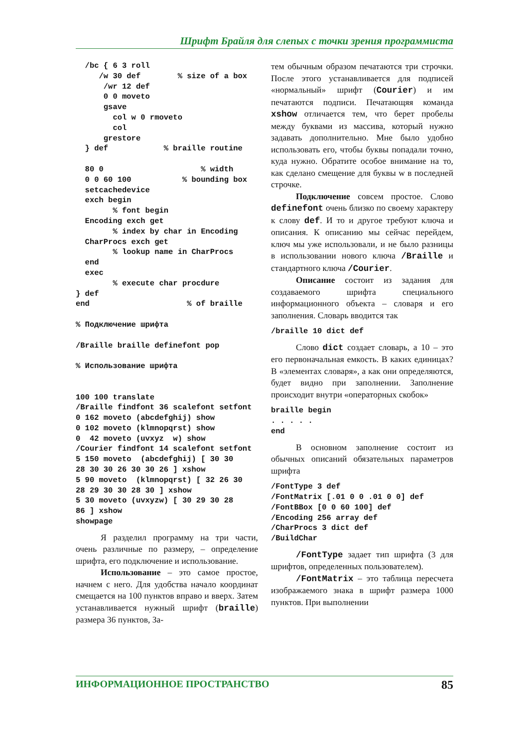Шрифт Брайля для слепых с точки зрения программиста
  /bc { 6 3 roll
     /w 30 def        % size of a box
      /wr 12 def
      0 0 moveto
      gsave
        col w 0 rmoveto
        col
      grestore
  } def            % braille routine

  80 0                     % width
  0 0 60 100           % bounding box
  setcachedevice
  exch begin
        % font begin
  Encoding exch get
        % index by char in Encoding
  CharProcs exch get
        % lookup name in CharProcs
  end
  exec
        % execute char procdure
} def
end                     % of braille

% Подключение шрифта

/Braille braille definefont pop

% Использование шрифта


100 100 translate
/Braille findfont 36 scalefont setfont
0 162 moveto (abcdefghij) show
0 102 moveto (klmnopqrst) show
0  42 moveto (uvxyz  w) show
/Courier findfont 14 scalefont setfont
5 150 moveto  (abcdefghij) [ 30 30
28 30 30 26 30 30 26 ] xshow
5 90 moveto  (klmnopqrst) [ 32 26 30
28 29 30 30 28 30 ] xshow
5 30 moveto (uvxyzw) [ 30 29 30 28
86 ] xshow
showpage
Я разделил программу на три части, очень различные по размеру, – определение шрифта, его подключение и использование.
Использование – это самое простое, начнем с него. Для удобства начало координат смещается на 100 пунктов вправо и вверх. Затем устанавливается нужный шрифт (braille) размера 36 пунктов, За-
тем обычным образом печатаются три строчки. После этого устанавливается для подписей «нормальный» шрифт (Courier) и им печатаются подписи. Печатающяя команда xshow отличается тем, что берет пробелы между буквами из массива, который нужно задавать дополнительно. Мне было удобно использовать его, чтобы буквы попадали точно, куда нужно. Обратите особое внимание на то, как сделано смещение для буквы w в последней строчке.
Подключение совсем простое. Слово definefont очень близко по своему характеру к слову def. И то и другое требуют ключа и описания. К описанию мы сейчас перейдем, ключ мы уже использовали, и не было разницы в использовании нового ключа /Braille и стандартного ключа /Courier.
Описание состоит из задания для создаваемого шрифта специального информационного объекта – словаря и его заполнения. Словарь вводится так
/braille 10 dict def
Слово dict создает словарь, а 10 – это его первоначальная емкость. В каких единицах? В «элементах словаря», а как они определяются, будет видно при заполнении. Заполнение происходит внутри «операторных скобок»
braille begin
. . . . .
end
В основном заполнение состоит из обычных описаний обязательных параметров шрифта
/FontType 3 def
/FontMatrix [.01 0 0 .01 0 0] def
/FontBBox [0 0 60 100] def
/Encoding 256 array def
/CharProcs 3 dict def
/BuildChar
/FontType задает тип шрифта (3 для шрифтов, определенных пользователем).
/FontMatrix – это таблица пересчета изображаемого знака в шрифт размера 1000 пунктов. При выполнении
ИНФОРМАЦИОННОЕ ПРОСТРАНСТВО 85